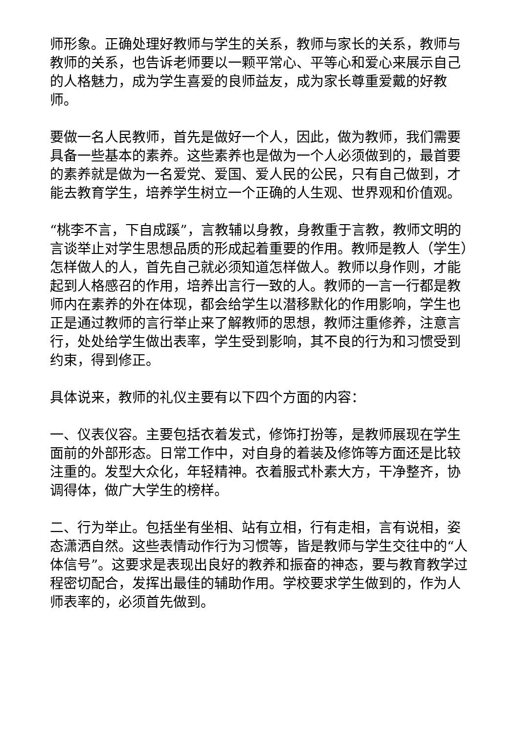师形象。正确处理好教师与学生的关系，教师与家长的关系，教师与教师的关系，也告诉老师要以一颗平常心、平等心和爱心来展示自己的人格魅力，成为学生喜爱的良师益友，成为家长尊重爱戴的好教师。
要做一名人民教师，首先是做好一个人，因此，做为教师，我们需要具备一些基本的素养。这些素养也是做为一个人必须做到的，最首要的素养就是做为一名爱党、爱国、爱人民的公民，只有自己做到，才能去教育学生，培养学生树立一个正确的人生观、世界观和价值观。
“桃李不言，下自成蹊”，言教辅以身教，身教重于言教，教师文明的言谈举止对学生思想品质的形成起着重要的作用。教师是教人（学生）怎样做人的人，首先自己就必须知道怎样做人。教师以身作则，才能起到人格感召的作用，培养出言行一致的人。教师的一言一行都是教师内在素养的外在体现，都会给学生以潜移默化的作用影响，学生也正是通过教师的言行举止来了解教师的思想，教师注重修养，注意言行，处处给学生做出表率，学生受到影响，其不良的行为和习惯受到约束，得到修正。
具体说来，教师的礼仪主要有以下四个方面的内容：
一、仪表仪容。主要包括衣着发式，修饰打扮等，是教师展现在学生面前的外部形态。日常工作中，对自身的着装及修饰等方面还是比较注重的。发型大众化，年轻精神。衣着服式朴素大方，干净整齐，协调得体，做广大学生的榜样。
二、行为举止。包括坐有坐相、站有立相，行有走相，言有说相，姿态潇洒自然。这些表情动作行为习惯等，皆是教师与学生交往中的“人体信号”。这要求是表现出良好的教养和振奋的神态，要与教育教学过程密切配合，发挥出最佳的辅助作用。学校要求学生做到的，作为人师表率的，必须首先做到。